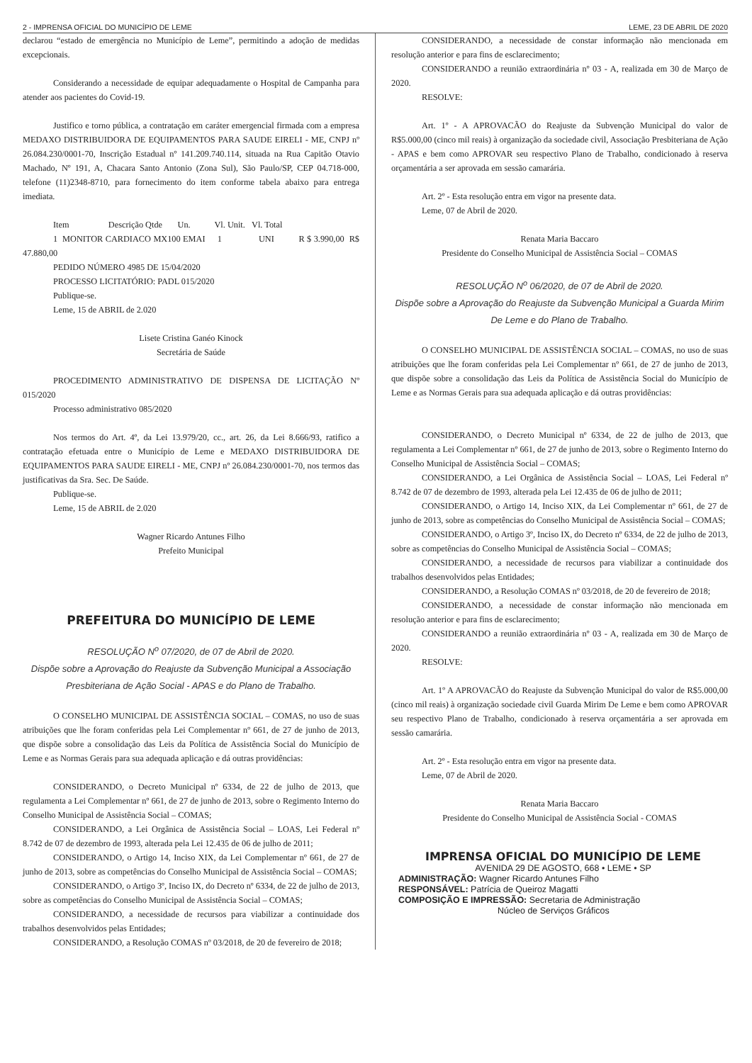2 - IMPRENSA OFICIAL DO MUNICÍPIO DE LEME LEME, 23 DE ABRIL DE 2020
declarou “estado de emergência no Município de Leme”, permitindo a adoção de medidas excepcionais.
Considerando a necessidade de equipar adequadamente o Hospital de Campanha para atender aos pacientes do Covid-19.
Justifico e torno pública, a contratação em caráter emergencial firmada com a empresa MEDAXO DISTRIBUIDORA DE EQUIPAMENTOS PARA SAUDE EIRELI - ME, CNPJ nº 26.084.230/0001-70, Inscrição Estadual nº 141.209.740.114, situada na Rua Capitão Otavio Machado, Nº 191, A, Chacara Santo Antonio (Zona Sul), São Paulo/SP, CEP 04.718-000, telefone (11)2348-8710, para fornecimento do item conforme tabela abaixo para entrega imediata.
Item Descrição Qtde Un. Vl. Unit. Vl. Total
1 MONITOR CARDIACO MX100 EMAI 1 UNI R $ 3.990,00 R$ 47.880,00
PEDIDO NÚMERO 4985 DE 15/04/2020
PROCESSO LICITATÓRIO: PADL 015/2020
Publique-se.
Leme, 15 de ABRIL de 2.020
Lisete Cristina Ganéo Kinock
Secretária de Saúde
PROCEDIMENTO ADMINISTRATIVO DE DISPENSA DE LICITAÇÃO Nº 015/2020
Processo administrativo 085/2020
Nos termos do Art. 4º, da Lei 13.979/20, cc., art. 26, da Lei 8.666/93, ratifico a contratação efetuada entre o Município de Leme e MEDAXO DISTRIBUIDORA DE EQUIPAMENTOS PARA SAUDE EIRELI - ME, CNPJ nº 26.084.230/0001-70, nos termos das justificativas da Sra. Sec. De Saúde.
Publique-se.
Leme, 15 de ABRIL de 2.020
Wagner Ricardo Antunes Filho
Prefeito Municipal
PREFEITURA DO MUNICÍPIO DE LEME
RESOLUÇÃO N<sup>o</sup> 07/2020, de 07 de Abril de 2020.
Dispõe sobre a Aprovação do Reajuste da Subvenção Municipal a Associação Presbiteriana de Ação Social - APAS e do Plano de Trabalho.
O CONSELHO MUNICIPAL DE ASSISTÊNCIA SOCIAL – COMAS, no uso de suas atribuições que lhe foram conferidas pela Lei Complementar nº 661, de 27 de junho de 2013, que dispõe sobre a consolidação das Leis da Política de Assistência Social do Município de Leme e as Normas Gerais para sua adequada aplicação e dá outras providências:
CONSIDERANDO, o Decreto Municipal nº 6334, de 22 de julho de 2013, que regulamenta a Lei Complementar nº 661, de 27 de junho de 2013, sobre o Regimento Interno do Conselho Municipal de Assistência Social – COMAS;
CONSIDERANDO, a Lei Orgânica de Assistência Social – LOAS, Lei Federal nº 8.742 de 07 de dezembro de 1993, alterada pela Lei 12.435 de 06 de julho de 2011;
CONSIDERANDO, o Artigo 14, Inciso XIX, da Lei Complementar nº 661, de 27 de junho de 2013, sobre as competências do Conselho Municipal de Assistência Social – COMAS;
CONSIDERANDO, o Artigo 3º, Inciso IX, do Decreto nº 6334, de 22 de julho de 2013, sobre as competências do Conselho Municipal de Assistência Social – COMAS;
CONSIDERANDO, a necessidade de recursos para viabilizar a continuidade dos trabalhos desenvolvidos pelas Entidades;
CONSIDERANDO, a Resolução COMAS nº 03/2018, de 20 de fevereiro de 2018;
CONSIDERANDO, a necessidade de constar informação não mencionada em resolução anterior e para fins de esclarecimento;
CONSIDERANDO a reunião extraordinária nº 03 - A, realizada em 30 de Março de 2020.
RESOLVE:
Art. 1º - A APROVACÃO do Reajuste da Subvenção Municipal do valor de R$5.000,00 (cinco mil reais) à organização da sociedade civil, Associação Presbiteriana de Ação - APAS e bem como APROVAR seu respectivo Plano de Trabalho, condicionado à reserva orçamentária a ser aprovada em sessão camarária.
Art. 2º - Esta resolução entra em vigor na presente data.
Leme, 07 de Abril de 2020.
Renata Maria Baccaro
Presidente do Conselho Municipal de Assistência Social – COMAS
RESOLUÇÃO N<sup>o</sup> 06/2020, de 07 de Abril de 2020.
Dispõe sobre a Aprovação do Reajuste da Subvenção Municipal a Guarda Mirim De Leme e do Plano de Trabalho.
O CONSELHO MUNICIPAL DE ASSISTÊNCIA SOCIAL – COMAS, no uso de suas atribuições que lhe foram conferidas pela Lei Complementar nº 661, de 27 de junho de 2013, que dispõe sobre a consolidação das Leis da Política de Assistência Social do Município de Leme e as Normas Gerais para sua adequada aplicação e dá outras providências:
CONSIDERANDO, o Decreto Municipal nº 6334, de 22 de julho de 2013, que regulamenta a Lei Complementar nº 661, de 27 de junho de 2013, sobre o Regimento Interno do Conselho Municipal de Assistência Social – COMAS;
CONSIDERANDO, a Lei Orgânica de Assistência Social – LOAS, Lei Federal nº 8.742 de 07 de dezembro de 1993, alterada pela Lei 12.435 de 06 de julho de 2011;
CONSIDERANDO, o Artigo 14, Inciso XIX, da Lei Complementar nº 661, de 27 de junho de 2013, sobre as competências do Conselho Municipal de Assistência Social – COMAS;
CONSIDERANDO, o Artigo 3º, Inciso IX, do Decreto nº 6334, de 22 de julho de 2013, sobre as competências do Conselho Municipal de Assistência Social – COMAS;
CONSIDERANDO, a necessidade de recursos para viabilizar a continuidade dos trabalhos desenvolvidos pelas Entidades;
CONSIDERANDO, a Resolução COMAS nº 03/2018, de 20 de fevereiro de 2018;
CONSIDERANDO, a necessidade de constar informação não mencionada em resolução anterior e para fins de esclarecimento;
CONSIDERANDO a reunião extraordinária nº 03 - A, realizada em 30 de Março de 2020.
RESOLVE:
Art. 1º A APROVACÃO do Reajuste da Subvenção Municipal do valor de R$5.000,00 (cinco mil reais) à organização sociedade civil Guarda Mirim De Leme e bem como APROVAR seu respectivo Plano de Trabalho, condicionado à reserva orçamentária a ser aprovada em sessão camarária.
Art. 2º - Esta resolução entra em vigor na presente data.
Leme, 07 de Abril de 2020.
Renata Maria Baccaro
Presidente do Conselho Municipal de Assistência Social - COMAS
IMPRENSA OFICIAL DO MUNICÍPIO DE LEME
AVENIDA 29 DE AGOSTO, 668 • LEME • SP
ADMINISTRAÇÃO: Wagner Ricardo Antunes Filho
RESPONSÁVEL: Patrícia de Queiroz Magatti
COMPOSIÇÃO E IMPRESSÃO: Secretaria de Administração
Núcleo de Serviços Gráficos